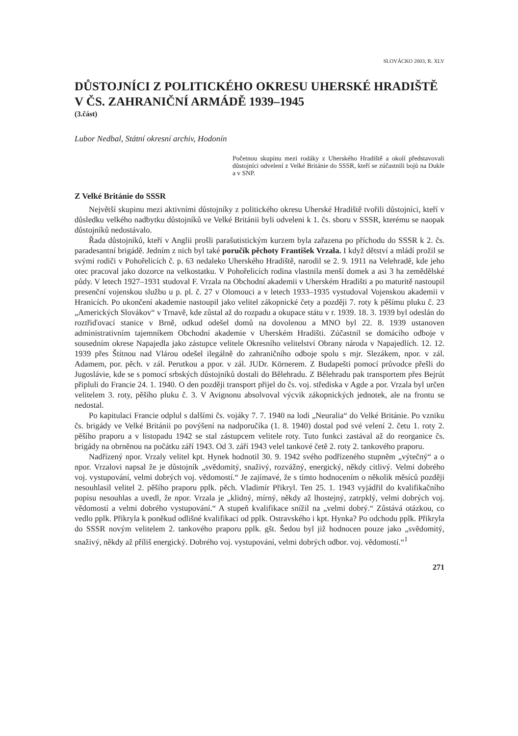SLOVÁCKO 2003, R. XLV
DŮSTOJNÍCI Z POLITICKÉHO OKRESU UHERSKÉ HRADIŠTĚ V ČS. ZAHRANIČNÍ ARMÁDĚ 1939–1945
(3.část)
Lubor Nedbal, Státní okresní archiv, Hodonín
Početnou skupinu mezi rodáky z Uherského Hradiště a okolí představovali důstojníci odvelení z Velké Británie do SSSR, kteří se zúčastnili bojů na Dukle a v SNP.
Z Velké Británie do SSSR
Největší skupinu mezi aktivními důstojníky z politického okresu Uherské Hradiště tvořili důstojníci, kteří v důsledku velkého nadbytku důstojníků ve Velké Británii byli odveleni k 1. čs. sboru v SSSR, kterému se naopak důstojníků nedostávalo.
Řada důstojníků, kteří v Anglii prošli parašutistickým kurzem byla zařazena po příchodu do SSSR k 2. čs. paradesantní brigádě. Jedním z nich byl také poručík pěchoty František Vrzala. I když dětství a mládí prožil se svými rodiči v Pohořelicích č. p. 63 nedaleko Uherského Hradiště, narodil se 2. 9. 1911 na Velehradě, kde jeho otec pracoval jako dozorce na velkostatku. V Pohořelicích rodina vlastnila menší domek a asi 3 ha zemědělské půdy. V letech 1927–1931 studoval F. Vrzala na Obchodní akademii v Uherském Hradišti a po maturitě nastoupil presenční vojenskou službu u p. pl. č. 27 v Olomouci a v letech 1933–1935 vystudoval Vojenskou akademii v Hranicích. Po ukončení akademie nastoupil jako velitel zákopnické čety a později 7. roty k pěšímu pluku č. 23 „Amerických Slovákov“ v Trnavě, kde zůstal až do rozpadu a okupace státu v r. 1939. 18. 3. 1939 byl odeslán do roztřiďovací stanice v Brně, odkud odešel domů na dovolenou a MNO byl 22. 8. 1939 ustanoven administrativním tajemníkem Obchodní akademie v Uherském Hradišti. Zúčastnil se domácího odboje v sousedním okrese Napajedla jako zástupce velitele Okresního velitelství Obrany národa v Napajedlích. 12. 12. 1939 přes Štítnou nad Vlárou odešel ilegálně do zahraničního odboje spolu s mjr. Slezákem, npor. v zál. Adamem, por. pěch. v zál. Perutkou a ppor. v zál. JUDr. Körnerem. Z Budapešti pomocí průvodce přešli do Jugoslávie, kde se s pomocí srbských důstojníků dostali do Bělehradu. Z Bělehradu pak transportem přes Bejrút připluli do Francie 24. 1. 1940. O den později transport přijel do čs. voj. střediska v Agde a por. Vrzala byl určen velitelem 3. roty, pěšího pluku č. 3. V Avignonu absolvoval výcvik zákopnických jednotek, ale na frontu se nedostal.
Po kapitulaci Francie odplul s dalšími čs. vojáky 7. 7. 1940 na lodi „Neuralia“ do Velké Británie. Po vzniku čs. brigády ve Velké Británii po povýšení na nadporučíka (1. 8. 1940) dostal pod své velení 2. četu 1. roty 2. pěšího praporu a v listopadu 1942 se stal zástupcem velitele roty. Tuto funkci zastával až do reorganice čs. brigády na obrněnou na počátku září 1943. Od 3. září 1943 velel tankové četě 2. roty 2. tankového praporu.
Nadřízený npor. Vrzaly velitel kpt. Hynek hodnotil 30. 9. 1942 svého podřízeného stupněm „výtečný“ a o npor. Vrzalovi napsal že je důstojník „svědomitý, snaživý, rozvážný, energický, někdy citlivý. Velmi dobrého voj. vystupování, velmi dobrých voj. vědomostí.“ Je zajímavé, že s tímto hodnocením o několik měsíců později nesouhlasil velitel 2. pěšího praporu pplk. pěch. Vladimír Přikryl. Ten 25. 1. 1943 vyjádřil do kvalifikačního popisu nesouhlas a uvedl, že npor. Vrzala je „klidný, mírný, někdy až lhostejný, zatrpklý, velmi dobrých voj. vědomostí a velmi dobrého vystupování.“ A stupeň kvalifikace snížil na „velmi dobrý.“ Zůstává otázkou, co vedlo pplk. Přikryla k poněkud odlišné kvalifikaci od pplk. Ostravského i kpt. Hynka? Po odchodu pplk. Přikryla do SSSR novým velitelem 2. tankového praporu pplk. gšt. Šedou byl již hodnocen pouze jako „svědomitý, snaživý, někdy až příliš energický. Dobrého voj. vystupování, velmi dobrých odbor. voj. vědomostí.“<sup>1</sup>
271